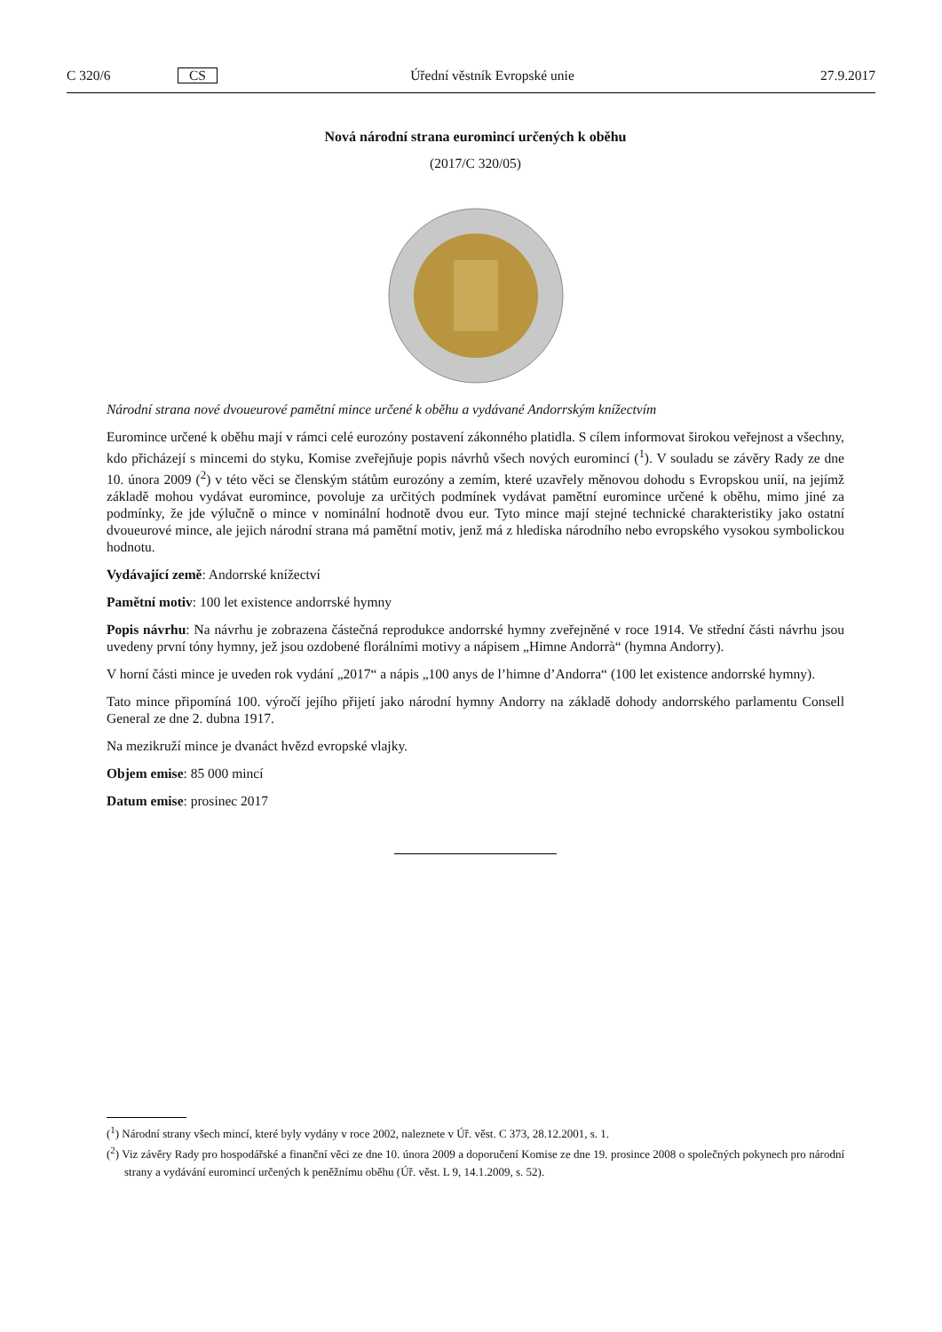C 320/6 CS Úřední věstník Evropské unie 27.9.2017
Nová národní strana euromincí určených k oběhu
(2017/C 320/05)
Národní strana nové dvoueurové pamětní mince určené k oběhu a vydávané Andorrským knížectvím
Euromince určené k oběhu mají v rámci celé eurozóny postavení zákonného platidla. S cílem informovat širokou veřejnost a všechny, kdo přicházejí s mincemi do styku, Komise zveřejňuje popis návrhů všech nových euromincí (<sup>1</sup>). V souladu se závěry Rady ze dne 10. února 2009 (<sup>2</sup>) v této věci se členským státům eurozóny a zemím, které uzavřely měnovou dohodu s Evropskou unií, na jejímž základě mohou vydávat euromince, povoluje za určitých podmínek vydávat pamětní euromince určené k oběhu, mimo jiné za podmínky, že jde výlučně o mince v nominální hodnotě dvou eur. Tyto mince mají stejné technické charakteristiky jako ostatní dvoueurové mince, ale jejich národní strana má pamětní motiv, jenž má z hlediska národního nebo evropského vysokou symbolickou hodnotu.
Vydávající země: Andorrské knížectví
Pamětní motiv: 100 let existence andorrské hymny
Popis návrhu: Na návrhu je zobrazena částečná reprodukce andorrské hymny zveřejněné v roce 1914. Ve střední části návrhu jsou uvedeny první tóny hymny, jež jsou ozdobené florálními motivy a nápisem „Himne Andorrà“ (hymna Andorry).
V horní části mince je uveden rok vydání „2017“ a nápis „100 anys de l’himne d’Andorra“ (100 let existence andorrské hymny).
Tato mince připomíná 100. výročí jejího přijetí jako národní hymny Andorry na základě dohody andorrského parlamentu Consell General ze dne 2. dubna 1917.
Na mezikruží mince je dvanáct hvězd evropské vlajky.
Objem emise: 85 000 mincí
Datum emise: prosinec 2017
(<sup>1</sup>) Národní strany všech mincí, které byly vydány v roce 2002, naleznete v Úř. věst. C 373, 28.12.2001, s. 1.
(<sup>2</sup>) Viz závěry Rady pro hospodářské a finanční věci ze dne 10. února 2009 a doporučení Komise ze dne 19. prosince 2008 o společných pokynech pro národní strany a vydávání euromincí určených k peněžnímu oběhu (Úř. věst. L 9, 14.1.2009, s. 52).